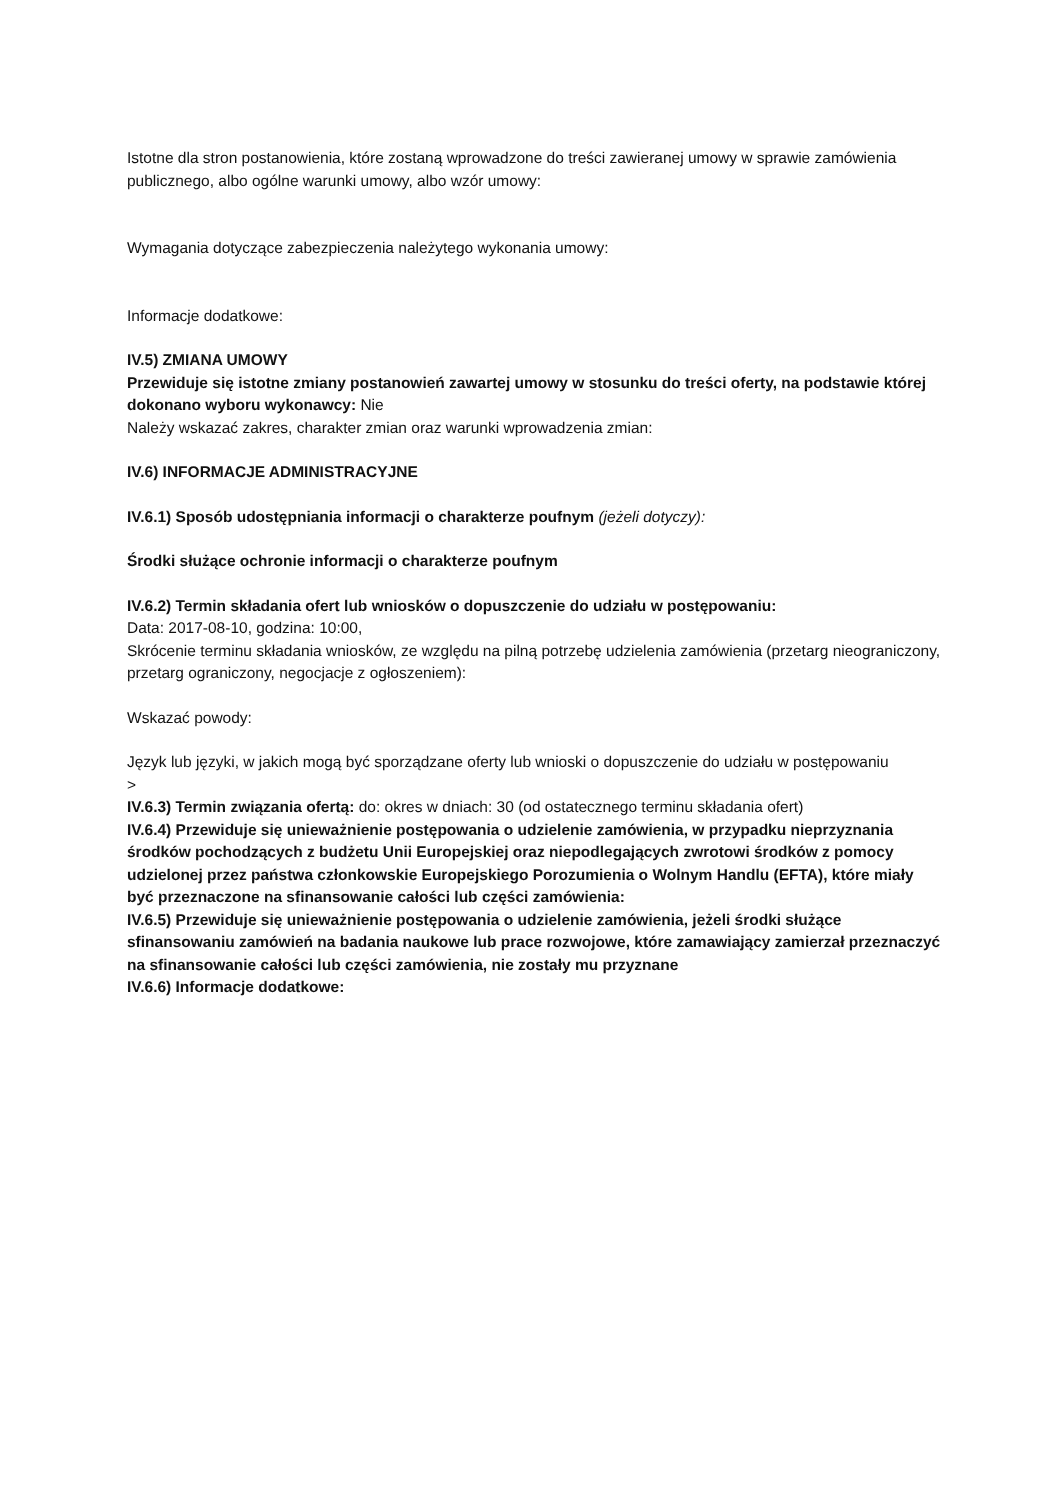Istotne dla stron postanowienia, które zostaną wprowadzone do treści zawieranej umowy w sprawie zamówienia publicznego, albo ogólne warunki umowy, albo wzór umowy:
Wymagania dotyczące zabezpieczenia należytego wykonania umowy:
Informacje dodatkowe:
IV.5) ZMIANA UMOWY
Przewiduje się istotne zmiany postanowień zawartej umowy w stosunku do treści oferty, na podstawie której dokonano wyboru wykonawcy: Nie
Należy wskazać zakres, charakter zmian oraz warunki wprowadzenia zmian:
IV.6) INFORMACJE ADMINISTRACYJNE
IV.6.1) Sposób udostępniania informacji o charakterze poufnym (jeżeli dotyczy):
Środki służące ochronie informacji o charakterze poufnym
IV.6.2) Termin składania ofert lub wniosków o dopuszczenie do udziału w postępowaniu:
Data: 2017-08-10, godzina: 10:00,
Skrócenie terminu składania wniosków, ze względu na pilną potrzebę udzielenia zamówienia (przetarg nieograniczony, przetarg ograniczony, negocjacje z ogłoszeniem):
Wskazać powody:
Język lub języki, w jakich mogą być sporządzane oferty lub wnioski o dopuszczenie do udziału w postępowaniu
>
IV.6.3) Termin związania ofertą: do: okres w dniach: 30 (od ostatecznego terminu składania ofert)
IV.6.4) Przewiduje się unieważnienie postępowania o udzielenie zamówienia, w przypadku nieprzyznania środków pochodzących z budżetu Unii Europejskiej oraz niepodlegających zwrotowi środków z pomocy udzielonej przez państwa członkowskie Europejskiego Porozumienia o Wolnym Handlu (EFTA), które miały być przeznaczone na sfinansowanie całości lub części zamówienia:
IV.6.5) Przewiduje się unieważnienie postępowania o udzielenie zamówienia, jeżeli środki służące sfinansowaniu zamówień na badania naukowe lub prace rozwojowe, które zamawiający zamierzał przeznaczyć na sfinansowanie całości lub części zamówienia, nie zostały mu przyznane
IV.6.6) Informacje dodatkowe: